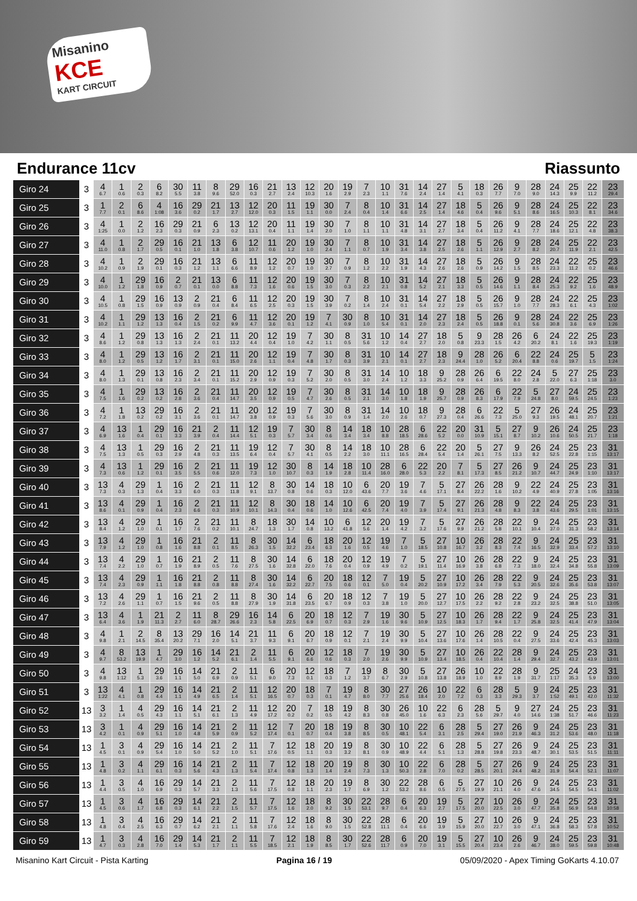Misanino
KCE
KART CIRCUIT
Endurance 11cv Riassunto
| Giro 24 | 3 | 4 6.7 | 1 0.6 | 2 0.3 | 6 8.2 | 30 5.5 | 11 3.8 | 8 9.6 | 29 52.0 | 16 0.3 | 21 2.7 | 13 2.4 | 12 10.3 | 20 1.6 | 19 2.9 | 7 2.3 | 10 1.1 | 31 7.6 | 14 2.4 | 27 1.4 | 5 4.1 | 18 0.3 | 26 7.7 | 9 7.0 | 28 9.0 | 24 14.3 | 25 9.9 | 22 11.2 | 23 29.4 |
| Giro 25 | 3 | 1 7.7 | 2 0.1 | 6 8.6 | 4 1:08 | 16 3.6 | 29 0.2 | 21 1.7 | 13 2.7 | 12 12.0 | 20 0.3 | 11 1.5 | 19 1.1 | 30 0.0 | 7 2.4 | 8 0.4 | 10 1.4 | 31 6.6 | 14 2.5 | 27 1.4 | 18 4.6 | 5 0.4 | 26 9.6 | 9 5.1 | 28 8.6 | 24 16.5 | 25 10.3 | 22 8.1 | 23 34.6 |
| Giro 26 | 3 | 4 1:25 | 1 0.0 | 2 1.2 | 16 2.3 | 29 0.3 | 21 0.9 | 6 2.3 | 13 0.2 | 12 13.1 | 20 0.4 | 11 1.1 | 19 1.4 | 30 2.0 | 7 1.0 | 8 1.1 | 10 1.1 | 31 4.8 | 14 3.1 | 27 2.7 | 18 3.4 | 5 0.4 | 26 11.2 | 9 4.1 | 28 7.7 | 24 18.6 | 25 12.1 | 22 4.8 | 23 38.3 |
| Giro 27 | 3 | 4 11.0 | 1 0.8 | 2 1.7 | 29 0.5 | 16 0.1 | 21 1.0 | 13 1.8 | 6 3.8 | 12 10.7 | 11 0.6 | 20 1.2 | 19 1.0 | 30 2.4 | 7 1.1 | 8 0.7 | 10 1.9 | 31 3.4 | 14 3.8 | 27 2.5 | 18 2.6 | 5 1.1 | 26 12.9 | 9 2.7 | 28 8.2 | 24 20.7 | 25 11.9 | 22 2.1 | 23 42.5 |
| Giro 28 | 3 | 4 10.2 | 1 0.9 | 2 1.9 | 29 0.1 | 16 0.3 | 21 1.2 | 13 1.1 | 6 6.6 | 11 8.9 | 12 1.2 | 20 0.7 | 19 1.0 | 30 2.7 | 7 0.9 | 8 1.2 | 10 2.2 | 31 1.9 | 14 4.3 | 27 2.6 | 18 2.6 | 5 0.9 | 26 14.2 | 9 1.5 | 28 8.5 | 24 23.3 | 22 11.2 | 25 0.2 | 23 46.6 |
| Giro 29 | 3 | 4 10.0 | 1 1.2 | 29 1.8 | 16 0.9 | 2 0.7 | 21 0.1 | 13 0.0 | 6 8.8 | 11 7.3 | 12 1.6 | 20 0.6 | 19 1.5 | 30 3.0 | 7 0.3 | 8 2.2 | 10 2.1 | 31 0.8 | 14 5.2 | 27 2.1 | 18 3.3 | 5 0.5 | 26 14.6 | 9 1.1 | 28 8.4 | 24 25.3 | 22 9.2 | 25 1.6 | 23 48.9 |
| Giro 30 | 3 | 4 10.5 | 1 0.8 | 29 1.5 | 16 0.9 | 13 0.9 | 2 0.9 | 21 0.4 | 6 8.4 | 11 6.5 | 12 2.5 | 20 0.3 | 19 1.5 | 30 3.9 | 7 0.2 | 8 1.4 | 10 2.4 | 31 0.1 | 14 5.4 | 27 2.2 | 18 2.9 | 5 0.5 | 26 15.7 | 9 1.0 | 28 7.7 | 24 28.3 | 22 6.1 | 25 4.3 | 23 1:02 |
| Giro 31 | 3 | 4 10.2 | 1 1.1 | 29 1.2 | 13 1.3 | 16 0.4 | 2 1.5 | 21 0.2 | 6 9.9 | 11 4.7 | 12 3.6 | 20 0.1 | 19 1.2 | 7 4.1 | 30 0.9 | 8 1.0 | 10 5.4 | 31 0.1 | 14 2.0 | 27 2.3 | 18 2.4 | 5 0.5 | 26 18.8 | 9 0.1 | 28 5.6 | 24 30.8 | 22 3.6 | 25 6.9 | 23 1:26 |
| Giro 32 | 3 | 4 8.6 | 1 1.2 | 29 0.8 | 13 1.3 | 16 1.3 | 2 2.4 | 21 0.1 | 11 13.2 | 20 4.4 | 12 0.4 | 19 1.0 | 7 4.2 | 30 1.1 | 8 0.5 | 31 5.6 | 10 1.2 | 14 0.4 | 27 2.7 | 18 2.0 | 5 0.8 | 9 23.3 | 28 1.5 | 26 4.2 | 6 20.2 | 24 8.1 | 22 1.6 | 25 19.3 | 23 1:19 |
| Giro 33 | 3 | 4 8.0 | 1 1.2 | 29 0.5 | 13 1.2 | 16 1.7 | 2 3.1 | 21 0.1 | 11 15.0 | 20 2.6 | 12 1.1 | 19 0.4 | 7 4.8 | 30 1.7 | 8 0.3 | 31 3.9 | 10 2.1 | 14 0.1 | 27 2.7 | 18 2.3 | 9 24.4 | 28 1.0 | 26 5.2 | 6 20.4 | 22 8.8 | 24 0.6 | 25 19.7 | 5 1.5 | 23 1:24 |
| Giro 34 | 3 | 4 8.0 | 1 1.3 | 29 0.1 | 13 0.8 | 16 2.3 | 2 3.4 | 21 0.1 | 11 15.2 | 20 2.9 | 12 0.9 | 19 0.3 | 7 5.2 | 30 2.0 | 8 0.5 | 31 3.0 | 14 2.4 | 10 1.2 | 18 3.3 | 9 25.2 | 28 0.9 | 26 6.4 | 6 19.5 | 22 8.0 | 24 2.8 | 5 22.0 | 27 6.3 | 25 1:18 | 23 3.0 |
| Giro 35 | 3 | 4 7.5 | 1 1.6 | 29 0.2 | 13 0.2 | 16 2.8 | 2 3.6 | 21 0.4 | 11 14.7 | 20 3.5 | 12 0.9 | 19 0.5 | 7 4.7 | 30 2.6 | 8 0.5 | 31 2.1 | 14 3.0 | 10 1.8 | 18 1.9 | 9 25.7 | 28 0.9 | 26 8.3 | 6 17.9 | 22 7.9 | 5 24.8 | 27 8.0 | 24 59.5 | 25 24.5 | 23 1:23 |
| Giro 36 | 3 | 4 7.2 | 1 1.8 | 13 0.2 | 29 0.2 | 16 3.1 | 2 3.6 | 21 0.1 | 11 14.7 | 20 3.8 | 12 0.9 | 19 0.3 | 7 5.6 | 30 3.0 | 8 0.9 | 31 1.4 | 14 2.0 | 10 2.6 | 18 0.7 | 9 27.3 | 28 0.4 | 6 26.6 | 22 7.3 | 5 25.0 | 27 9.3 | 26 19.5 | 24 48.1 | 25 20.7 | 23 1:21 |
| Giro 37 | 3 | 4 6.9 | 13 1.6 | 1 0.4 | 29 0.1 | 16 3.3 | 21 3.9 | 2 0.4 | 11 14.4 | 12 5.1 | 19 0.3 | 7 5.7 | 30 3.4 | 8 0.6 | 14 3.4 | 18 3.4 | 10 8.8 | 28 18.5 | 6 28.6 | 22 5.2 | 20 0.0 | 31 10.9 | 5 15.1 | 27 8.7 | 9 10.2 | 26 10.6 | 24 50.5 | 25 21.7 | 23 1:18 |
| Giro 38 | 3 | 4 7.5 | 13 1.3 | 1 0.5 | 29 0.3 | 16 2.9 | 2 4.8 | 21 0.3 | 11 13.5 | 19 6.4 | 12 0.4 | 7 5.7 | 30 4.1 | 8 0.5 | 14 2.2 | 18 3.0 | 10 11.1 | 28 16.5 | 6 28.4 | 22 5.4 | 20 1.4 | 5 26.1 | 27 7.5 | 9 13.3 | 26 8.2 | 24 52.5 | 25 22.8 | 23 1:15 | 31 13:17 |
| Giro 39 | 3 | 4 7.3 | 13 0.6 | 1 1.2 | 29 0.1 | 16 3.5 | 2 5.5 | 21 0.6 | 11 12.0 | 19 7.3 | 12 1.0 | 30 10.7 | 8 0.3 | 14 1.9 | 18 2.8 | 10 11.4 | 28 16.0 | 6 28.0 | 22 5.3 | 20 2.2 | 7 8.1 | 5 17.3 | 27 8.5 | 26 21.2 | 9 10.7 | 24 44.7 | 25 24.9 | 23 1:10 | 31 13:17 |
| Giro 40 | 3 | 13 7.3 | 4 0.3 | 29 1.3 | 1 0.4 | 16 3.3 | 2 6.0 | 21 0.3 | 11 11.8 | 12 9.1 | 8 13.7 | 30 0.8 | 14 0.6 | 18 0.3 | 10 12.0 | 6 43.6 | 20 7.7 | 19 3.6 | 7 4.6 | 5 17.1 | 27 8.4 | 26 22.2 | 28 1.6 | 9 10.2 | 22 4.9 | 24 40.9 | 25 27.8 | 23 1:05 | 31 13:16 |
| Giro 41 | 3 | 13 8.6 | 4 0.1 | 29 0.9 | 1 0.4 | 16 2.3 | 2 6.6 | 21 0.3 | 11 10.9 | 12 10.1 | 8 14.3 | 30 0.4 | 18 0.6 | 14 1.0 | 10 12.6 | 6 42.5 | 20 7.4 | 19 4.0 | 7 3.9 | 5 17.4 | 27 9.1 | 26 21.3 | 28 4.8 | 9 8.3 | 22 3.8 | 24 43.6 | 25 29.5 | 23 1:01 | 31 13:15 |
| Giro 42 | 3 | 13 8.4 | 4 1.2 | 29 1.0 | 1 0.1 | 16 1.7 | 2 7.6 | 21 0.2 | 11 10.1 | 8 24.7 | 18 1.3 | 30 1.7 | 14 0.8 | 10 13.2 | 6 41.8 | 12 5.6 | 20 1.4 | 19 4.2 | 7 3.2 | 5 17.6 | 27 9.9 | 26 21.2 | 28 5.8 | 22 10.1 | 9 10.4 | 24 37.0 | 25 31.3 | 23 58.2 | 31 13:14 |
| Giro 43 | 3 | 13 7.9 | 4 1.2 | 29 1.0 | 1 0.8 | 16 1.6 | 21 8.8 | 2 0.1 | 11 8.5 | 8 26.3 | 30 1.5 | 14 32.2 | 6 23.4 | 18 6.3 | 20 1.6 | 12 0.5 | 19 4.6 | 7 1.0 | 5 18.5 | 27 10.8 | 10 16.7 | 26 3.2 | 28 8.3 | 22 7.4 | 9 16.5 | 24 32.9 | 25 33.4 | 23 57.2 | 31 13:10 |
| Giro 44 | 3 | 13 7.4 | 4 2.2 | 29 1.0 | 1 0.7 | 16 1.9 | 21 8.9 | 2 0.5 | 11 7.6 | 8 27.5 | 30 1.6 | 14 32.8 | 6 22.0 | 18 7.6 | 20 0.4 | 12 0.9 | 19 4.9 | 7 0.2 | 5 19.1 | 27 11.4 | 10 16.9 | 26 3.8 | 28 6.8 | 22 7.3 | 9 18.0 | 24 32.4 | 25 34.8 | 23 55.8 | 31 13:09 |
| Giro 45 | 3 | 13 7.4 | 4 2.3 | 29 0.9 | 1 1.1 | 16 1.8 | 21 8.8 | 2 0.8 | 11 8.8 | 8 27.4 | 30 1.6 | 14 32.2 | 6 22.7 | 20 7.5 | 18 0.6 | 12 0.1 | 7 5.0 | 19 0.4 | 5 20.2 | 27 10.9 | 10 17.2 | 26 3.4 | 28 7.9 | 22 5.3 | 9 20.5 | 24 32.6 | 25 35.6 | 23 53.8 | 31 13:07 |
| Giro 46 | 3 | 13 7.2 | 4 2.6 | 29 1.1 | 1 0.7 | 16 1.5 | 21 9.6 | 2 0.5 | 11 8.8 | 8 27.9 | 30 1.9 | 14 31.8 | 6 23.5 | 20 6.7 | 18 0.9 | 12 0.3 | 7 3.8 | 19 1.0 | 5 20.0 | 27 12.7 | 10 17.5 | 26 2.2 | 28 9.2 | 22 2.8 | 9 23.2 | 24 32.5 | 25 38.8 | 23 51.0 | 31 13:05 |
| Giro 47 | 3 | 13 6.4 | 4 3.6 | 1 1.9 | 21 11.3 | 2 2.7 | 11 6.0 | 8 28.7 | 29 26.6 | 16 2.3 | 14 5.8 | 6 22.5 | 20 6.9 | 18 0.7 | 12 0.3 | 7 2.9 | 19 1.6 | 30 9.6 | 5 10.9 | 27 12.5 | 10 18.3 | 26 1.7 | 28 9.4 | 22 1.7 | 9 25.8 | 24 32.5 | 25 41.4 | 23 47.9 | 31 13:04 |
| Giro 48 | 3 | 4 9.8 | 1 2.1 | 2 14.5 | 8 35.4 | 13 20.2 | 29 7.1 | 16 2.0 | 14 5.1 | 21 3.7 | 11 9.3 | 6 9.1 | 20 6.7 | 18 0.9 | 12 0.1 | 7 2.1 | 19 2.4 | 30 9.9 | 5 10.4 | 27 13.6 | 10 17.6 | 26 1.4 | 28 10.5 | 22 0.4 | 9 27.5 | 24 33.6 | 25 42.4 | 23 45.3 | 31 13:03 |
| Giro 49 | 3 | 4 9.7 | 8 53.2 | 13 19.9 | 1 4.7 | 29 3.0 | 16 1.2 | 14 5.2 | 21 6.1 | 2 1.4 | 11 5.5 | 6 9.1 | 20 6.6 | 12 0.6 | 18 0.3 | 7 2.0 | 19 2.6 | 30 9.9 | 5 10.9 | 27 13.4 | 10 18.5 | 26 0.4 | 22 10.4 | 28 1.4 | 9 29.4 | 24 32.7 | 25 43.2 | 23 43.9 | 31 13:01 |
| Giro 50 | 3 | 4 9.8 | 13 1:12 | 1 5.3 | 29 3.6 | 16 1.1 | 14 5.0 | 21 6.9 | 2 0.9 | 11 5.1 | 6 9.0 | 20 7.3 | 12 0.1 | 18 0.3 | 7 1.2 | 19 3.7 | 8 6.7 | 30 2.9 | 5 10.8 | 27 13.8 | 26 18.9 | 10 1.0 | 22 8.9 | 28 1.9 | 9 31.7 | 25 1:17 | 24 35.3 | 23 5.9 | 31 13:00 |
| Giro 51 | 3 | 13 1:22 | 4 4.1 | 1 0.8 | 29 4.4 | 16 1.1 | 14 4.9 | 21 6.5 | 2 1.4 | 11 5.1 | 12 16.5 | 20 0.7 | 18 0.3 | 7 0.1 | 19 4.7 | 8 8.0 | 30 7.7 | 27 25.6 | 26 18.4 | 10 2.0 | 22 7.2 | 6 0.3 | 28 3.3 | 5 29.3 | 9 3.7 | 24 1:52 | 25 49.1 | 23 42.0 | 31 11:32 |
| Giro 52 | 13 | 3 3.2 | 1 1.4 | 4 0.5 | 29 4.3 | 16 1.1 | 14 5.1 | 21 6.1 | 2 1.3 | 11 4.9 | 12 17.2 | 20 0.2 | 7 0.2 | 18 0.5 | 19 4.2 | 8 8.3 | 30 0.8 | 26 45.0 | 10 1.6 | 22 6.3 | 6 2.3 | 28 5.6 | 5 29.7 | 9 4.0 | 27 14.6 | 24 1:38 | 25 51.7 | 23 46.6 | 31 11:23 |
| Giro 53 | 13 | 3 4.2 | 1 0.1 | 4 0.9 | 29 5.1 | 16 1.0 | 14 4.8 | 21 5.9 | 2 0.9 | 11 5.2 | 12 17.4 | 7 0.1 | 20 0.7 | 18 0.4 | 19 3.8 | 8 8.5 | 30 0.5 | 10 48.1 | 22 5.4 | 6 3.1 | 28 2.5 | 5 29.4 | 27 19.0 | 26 21.9 | 9 46.3 | 24 31.2 | 25 53.6 | 23 48.0 | 31 11:18 |
| Giro 54 | 13 | 1 4.5 | 3 0.1 | 4 0.9 | 29 5.4 | 16 1.0 | 14 5.0 | 21 5.2 | 2 1.0 | 11 5.1 | 7 17.6 | 12 0.5 | 18 1.1 | 20 0.3 | 19 3.2 | 8 8.1 | 30 0.9 | 10 48.9 | 22 4.4 | 6 5.1 | 28 1.3 | 5 28.8 | 27 19.8 | 26 23.3 | 9 48.7 | 24 30.1 | 25 53.5 | 23 51.5 | 31 11:11 |
| Giro 55 | 13 | 1 4.8 | 3 0.2 | 4 1.1 | 29 6.1 | 16 0.3 | 14 5.6 | 21 4.3 | 2 1.3 | 11 5.4 | 7 17.4 | 12 0.8 | 18 1.3 | 20 1.4 | 19 2.4 | 8 7.3 | 30 1.3 | 10 50.3 | 22 2.8 | 6 7.0 | 28 0.2 | 5 28.5 | 27 20.1 | 26 24.4 | 9 48.2 | 24 31.9 | 25 54.4 | 23 52.1 | 31 11:07 |
| Giro 56 | 13 | 1 4.4 | 3 0.5 | 4 1.0 | 16 6.9 | 29 0.3 | 14 5.7 | 21 3.3 | 2 1.3 | 11 5.6 | 7 17.5 | 12 0.8 | 18 1.1 | 20 2.3 | 19 1.7 | 8 6.9 | 30 1.2 | 22 53.2 | 28 8.6 | 6 0.5 | 5 27.5 | 27 19.9 | 10 21.1 | 26 4.0 | 9 47.6 | 24 34.5 | 25 54.5 | 23 54.1 | 31 11:02 |
| Giro 57 | 13 | 1 4.5 | 3 0.6 | 4 1.7 | 16 6.8 | 29 0.3 | 14 6.1 | 21 2.2 | 2 1.5 | 11 5.7 | 7 17.5 | 12 1.6 | 18 2.0 | 8 9.2 | 30 1.5 | 22 53.1 | 28 9.7 | 6 0.4 | 20 6.3 | 19 2.7 | 5 17.5 | 27 20.0 | 10 22.5 | 26 3.0 | 9 47.7 | 24 35.8 | 25 56.9 | 23 54.8 | 31 10:58 |
| Giro 58 | 13 | 1 4.8 | 3 0.4 | 4 2.5 | 16 6.3 | 29 0.7 | 14 6.2 | 21 2.1 | 2 1.1 | 11 5.8 | 7 17.6 | 12 2.4 | 18 1.6 | 8 9.0 | 30 1.5 | 22 52.8 | 28 11.1 | 6 0.4 | 20 6.6 | 19 3.9 | 5 15.9 | 27 20.0 | 10 22.7 | 26 3.0 | 9 47.1 | 24 36.8 | 25 58.3 | 23 57.8 | 31 10:52 |
| Giro 59 | 13 | 1 4.7 | 3 0.3 | 4 2.8 | 16 7.0 | 29 1.4 | 14 5.3 | 21 1.7 | 2 1.1 | 11 5.5 | 7 18.5 | 12 2.1 | 18 1.9 | 8 8.5 | 30 1.7 | 22 52.6 | 28 11.7 | 6 0.9 | 20 7.0 | 19 3.1 | 5 15.5 | 27 20.4 | 10 23.4 | 26 2.6 | 9 46.7 | 24 38.0 | 25 59.5 | 23 59.8 | 31 10:48 |
Misanino Kart Circuit - Pista Karting Pagina 16 / 19 05/09/2020 - Apex Timing GoKarts 4.10.07